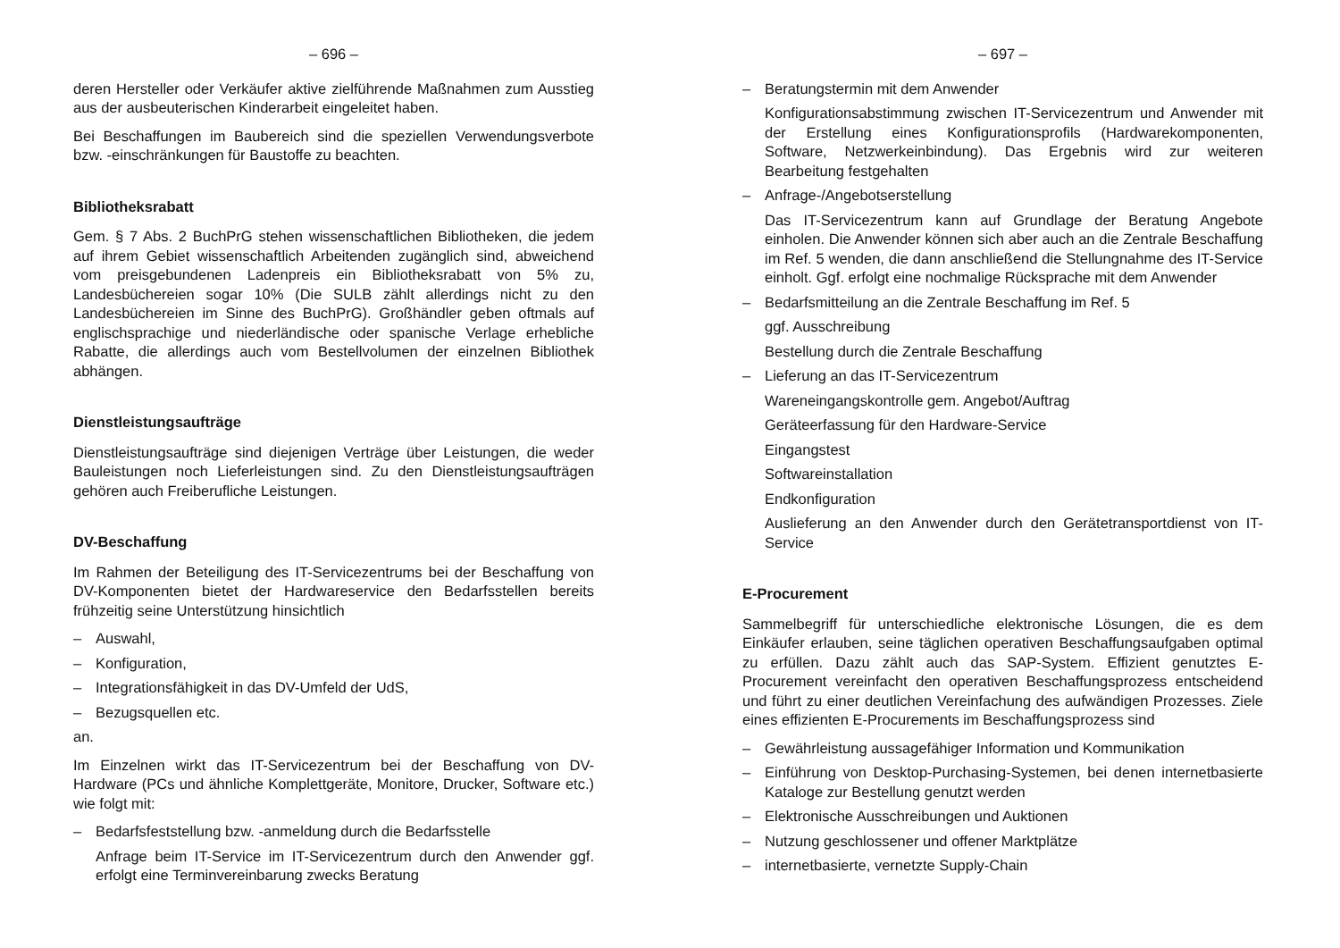– 696 –
deren Hersteller oder Verkäufer aktive zielführende Maßnahmen zum Ausstieg aus der ausbeuterischen Kinderarbeit eingeleitet haben.
Bei Beschaffungen im Baubereich sind die speziellen Verwendungsverbote bzw. -einschränkungen für Baustoffe zu beachten.
Bibliotheksrabatt
Gem. § 7 Abs. 2 BuchPrG stehen wissenschaftlichen Bibliotheken, die jedem auf ihrem Gebiet wissenschaftlich Arbeitenden zugänglich sind, abweichend vom preisgebundenen Ladenpreis ein Bibliotheksrabatt von 5% zu, Landesbüchereien sogar 10% (Die SULB zählt allerdings nicht zu den Landesbüchereien im Sinne des BuchPrG). Großhändler geben oftmals auf englischsprachige und niederländische oder spanische Verlage erhebliche Rabatte, die allerdings auch vom Bestellvolumen der einzelnen Bibliothek abhängen.
Dienstleistungsaufträge
Dienstleistungsaufträge sind diejenigen Verträge über Leistungen, die weder Bauleistungen noch Lieferleistungen sind. Zu den Dienstleistungsaufträgen gehören auch Freiberufliche Leistungen.
DV-Beschaffung
Im Rahmen der Beteiligung des IT-Servicezentrums bei der Beschaffung von DV-Komponenten bietet der Hardwareservice den Bedarfsstellen bereits frühzeitig seine Unterstützung hinsichtlich
– Auswahl,
– Konfiguration,
– Integrationsfähigkeit in das DV-Umfeld der UdS,
– Bezugsquellen etc.
an.
Im Einzelnen wirkt das IT-Servicezentrum bei der Beschaffung von DV-Hardware (PCs und ähnliche Komplettgeräte, Monitore, Drucker, Software etc.) wie folgt mit:
– Bedarfsfeststellung bzw. -anmeldung durch die Bedarfsstelle
Anfrage beim IT-Service im IT-Servicezentrum durch den Anwender ggf. erfolgt eine Terminvereinbarung zwecks Beratung
– 697 –
– Beratungstermin mit dem Anwender
Konfigurationsabstimmung zwischen IT-Servicezentrum und Anwender mit der Erstellung eines Konfigurationsprofils (Hardwarekomponenten, Software, Netzwerkeinbindung). Das Ergebnis wird zur weiteren Bearbeitung festgehalten
– Anfrage-/Angebotserstellung
Das IT-Servicezentrum kann auf Grundlage der Beratung Angebote einholen. Die Anwender können sich aber auch an die Zentrale Beschaffung im Ref. 5 wenden, die dann anschließend die Stellungnahme des IT-Service einholt. Ggf. erfolgt eine nochmalige Rücksprache mit dem Anwender
– Bedarfsmitteilung an die Zentrale Beschaffung im Ref. 5
ggf. Ausschreibung
Bestellung durch die Zentrale Beschaffung
– Lieferung an das IT-Servicezentrum
Wareneingangskontrolle gem. Angebot/Auftrag
Geräteerfassung für den Hardware-Service
Eingangstest
Softwareinstallation
Endkonfiguration
Auslieferung an den Anwender durch den Gerätetransportdienst von IT-Service
E-Procurement
Sammelbegriff für unterschiedliche elektronische Lösungen, die es dem Einkäufer erlauben, seine täglichen operativen Beschaffungsaufgaben optimal zu erfüllen. Dazu zählt auch das SAP-System. Effizient genutztes E-Procurement vereinfacht den operativen Beschaffungsprozess entscheidend und führt zu einer deutlichen Vereinfachung des aufwändigen Prozesses. Ziele eines effizienten E-Procurements im Beschaffungsprozess sind
– Gewährleistung aussagefähiger Information und Kommunikation
– Einführung von Desktop-Purchasing-Systemen, bei denen internetbasierte Kataloge zur Bestellung genutzt werden
– Elektronische Ausschreibungen und Auktionen
– Nutzung geschlossener und offener Marktplätze
– internetbasierte, vernetzte Supply-Chain